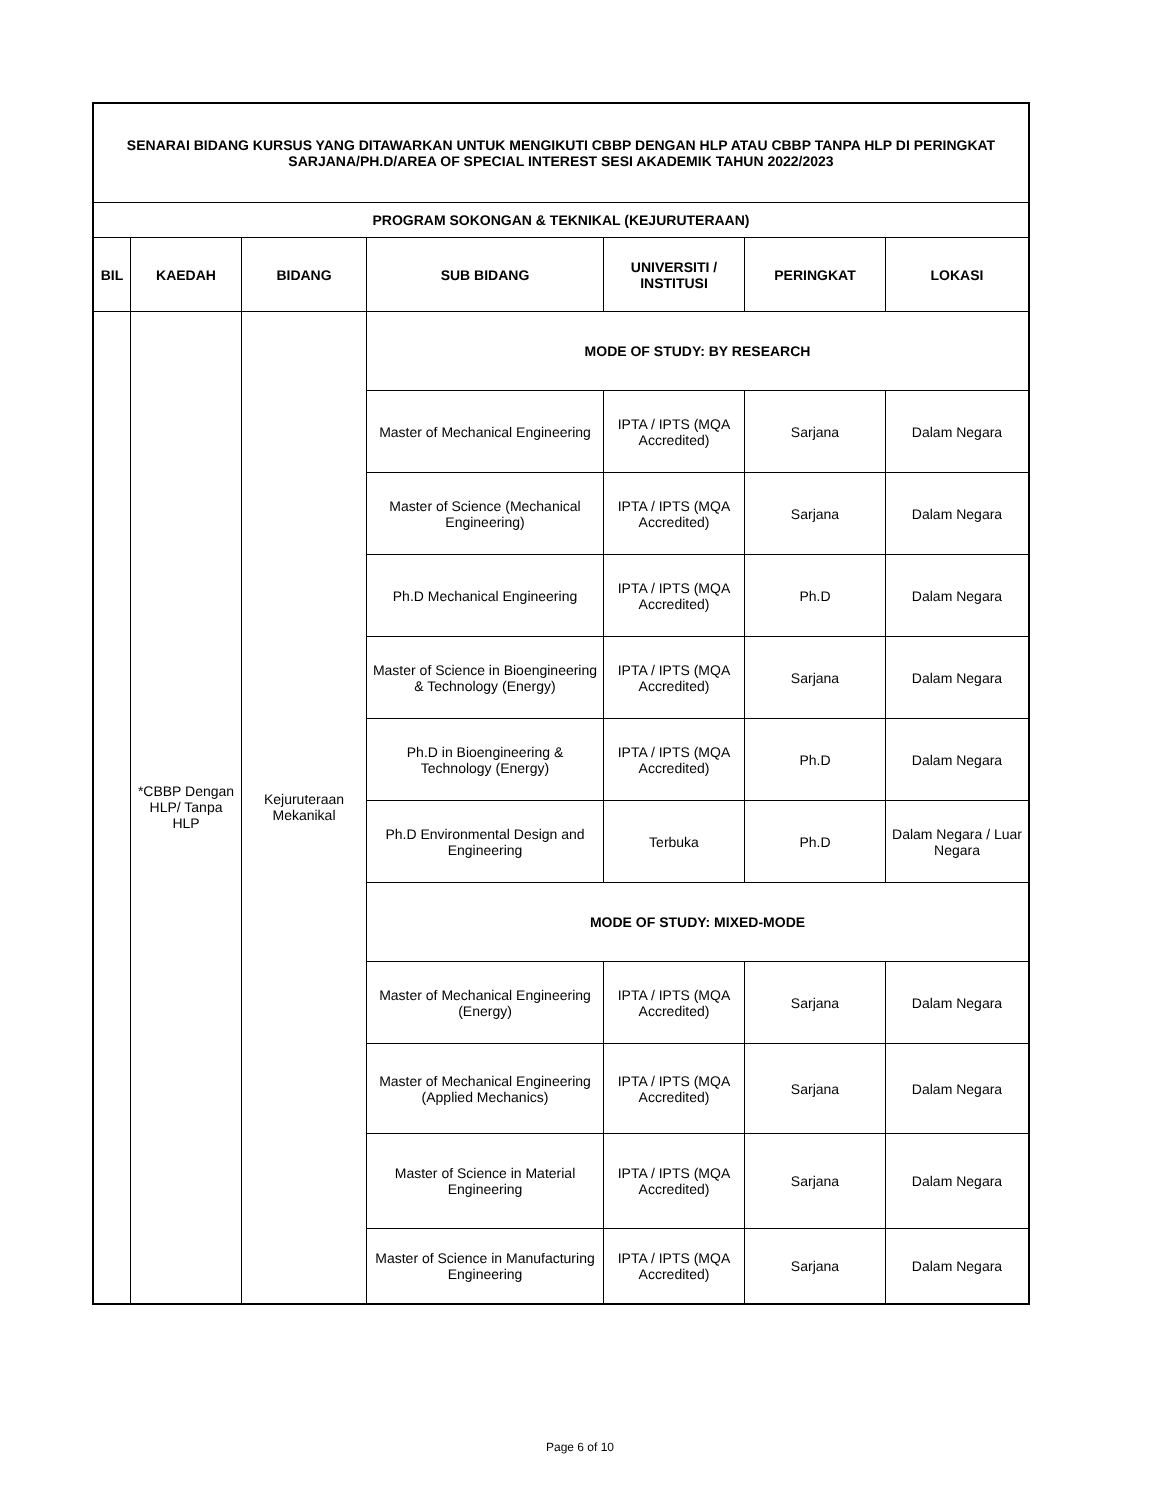| SENARAI BIDANG KURSUS YANG DITAWARKAN UNTUK MENGIKUTI CBBP DENGAN HLP ATAU CBBP TANPA HLP DI PERINGKAT SARJANA/PH.D/AREA OF SPECIAL INTEREST SESI AKADEMIK TAHUN 2022/2023 | | | | | | |
| PROGRAM SOKONGAN & TEKNIKAL (KEJURUTERAAN) | | | | | | |
| BIL | KAEDAH | BIDANG | SUB BIDANG | UNIVERSITI / INSTITUSI | PERINGKAT | LOKASI |
| | *CBBP Dengan HLP/ Tanpa HLP | Kejuruteraan Mekanikal | MODE OF STUDY: BY RESEARCH | | | |
| | | | Master of Mechanical Engineering | IPTA / IPTS (MQA Accredited) | Sarjana | Dalam Negara |
| | | | Master of Science (Mechanical Engineering) | IPTA / IPTS (MQA Accredited) | Sarjana | Dalam Negara |
| | | | Ph.D Mechanical Engineering | IPTA / IPTS (MQA Accredited) | Ph.D | Dalam Negara |
| | | | Master of Science in Bioengineering & Technology (Energy) | IPTA / IPTS (MQA Accredited) | Sarjana | Dalam Negara |
| | | | Ph.D in Bioengineering & Technology (Energy) | IPTA / IPTS (MQA Accredited) | Ph.D | Dalam Negara |
| | | | Ph.D Environmental Design and Engineering | Terbuka | Ph.D | Dalam Negara / Luar Negara |
| | | | MODE OF STUDY: MIXED-MODE | | | |
| | | | Master of Mechanical Engineering (Energy) | IPTA / IPTS (MQA Accredited) | Sarjana | Dalam Negara |
| | | | Master of Mechanical Engineering (Applied Mechanics) | IPTA / IPTS (MQA Accredited) | Sarjana | Dalam Negara |
| | | | Master of Science in Material Engineering | IPTA / IPTS (MQA Accredited) | Sarjana | Dalam Negara |
| | | | Master of Science in Manufacturing Engineering | IPTA / IPTS (MQA Accredited) | Sarjana | Dalam Negara |
Page 6 of 10